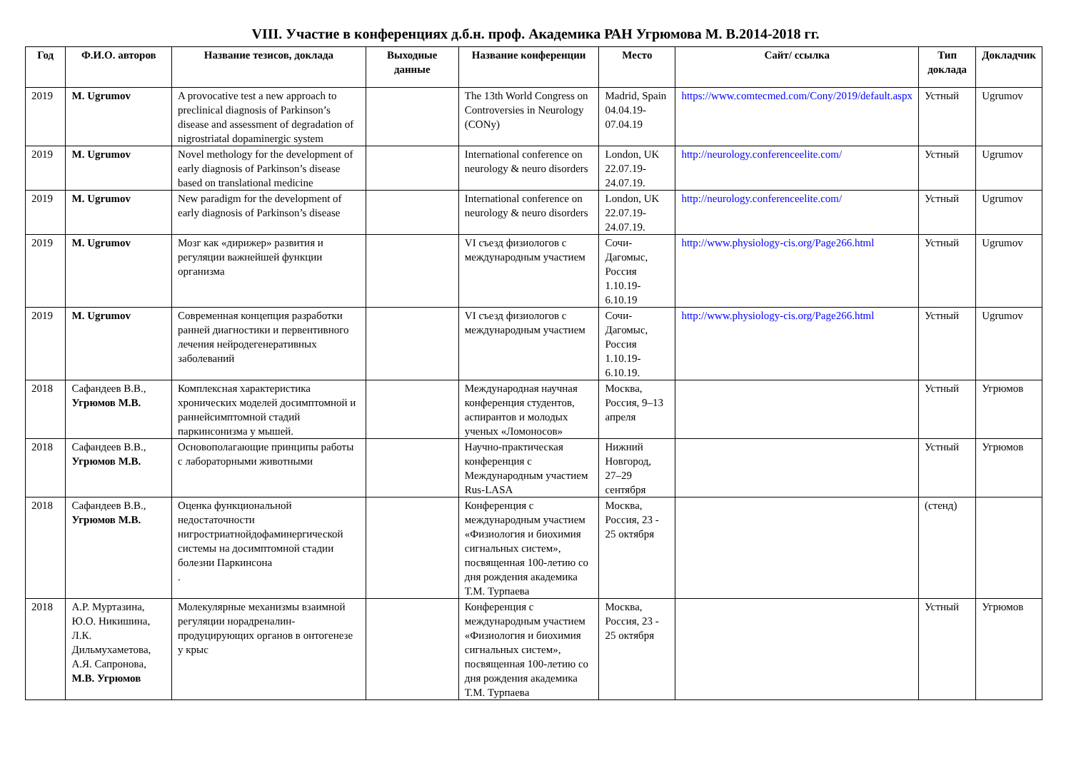VIII. Участие в конференциях д.б.н. проф. Академика РАН Угрюмова М. В.2014-2018 гг.
| Год | Ф.И.О. авторов | Название тезисов, доклада | Выходные данные | Название конференции | Место | Сайт/ ссылка | Тип доклада | Докладчик |
| --- | --- | --- | --- | --- | --- | --- | --- | --- |
| 2019 | M. Ugrumov | A provocative test a new approach to preclinical diagnosis of Parkinson’s disease and assessment of degradation of nigrostriatal dopaminergic system | | The 13th World Congress on Controversies in Neurology (CONy) | Madrid, Spain 04.04.19-07.04.19 | https://www.comtecmed.com/Cony/2019/default.aspx | Устный | Ugrumov |
| 2019 | M. Ugrumov | Novel methology for the development of early diagnosis of Parkinson’s disease based on translational medicine | | International conference on neurology & neuro disorders | London, UK 22.07.19-24.07.19. | http://neurology.conferenceelite.com/ | Устный | Ugrumov |
| 2019 | M. Ugrumov | New paradigm for the development of early diagnosis of Parkinson’s disease | | International conference on neurology & neuro disorders | London, UK 22.07.19-24.07.19. | http://neurology.conferenceelite.com/ | Устный | Ugrumov |
| 2019 | M. Ugrumov | Мозг как «дирижер» развития и регуляции важнейшей функции организма | | VI съезд физиологов с международным участием | Сочи-Дагомыс, Россия 1.10.19-6.10.19 | http://www.physiology-cis.org/Page266.html | Устный | Ugrumov |
| 2019 | M. Ugrumov | Современная концепция разработки ранней диагностики и первентивного лечения нейродегенеративных заболеваний | | VI съезд физиологов с международным участием | Сочи-Дагомыс, Россия 1.10.19-6.10.19. | http://www.physiology-cis.org/Page266.html | Устный | Ugrumov |
| 2018 | Сафандеев В.В., Угрюмов М.В. | Комплексная характеристика хронических моделей досимптомной и раннейсимптомной стадий паркинсонизма у мышей. | | Международная научная конференция студентов, аспирантов и молодых ученых «Ломоносов» | Москва, Россия, 9–13 апреля | | Устный | Угрюмов |
| 2018 | Сафандеев В.В., Угрюмов М.В. | Основополагающие принципы работы с лабораторными животными | | Научно-практическая конференция с Международным участием Rus-LASA | Нижний Новгород, 27–29 сентября | | Устный | Угрюмов |
| 2018 | Сафандеев В.В., Угрюмов М.В. | Оценка функциональной недостаточности нигростриатнойдофаминергической системы на досимптомной стадии болезни Паркинсона . | | Конференция с международным участием «Физиология и биохимия сигнальных систем», посвященная 100-летию со дня рождения академика Т.М. Турпаева | Москва, Россия, 23 - 25 октября | | (стенд) | |
| 2018 | А.Р. Муртазина, Ю.О. Никишина, Л.К. Дильмухаметова, А.Я. Сапронова, М.В. Угрюмов | Молекулярные механизмы взаимной регуляции норадреналин-продуцирующих органов в онтогенезе у крыс | | Конференция с международным участием «Физиология и биохимия сигнальных систем», посвященная 100-летию со дня рождения академика Т.М. Турпаева | Москва, Россия, 23 - 25 октября | | Устный | Угрюмов |